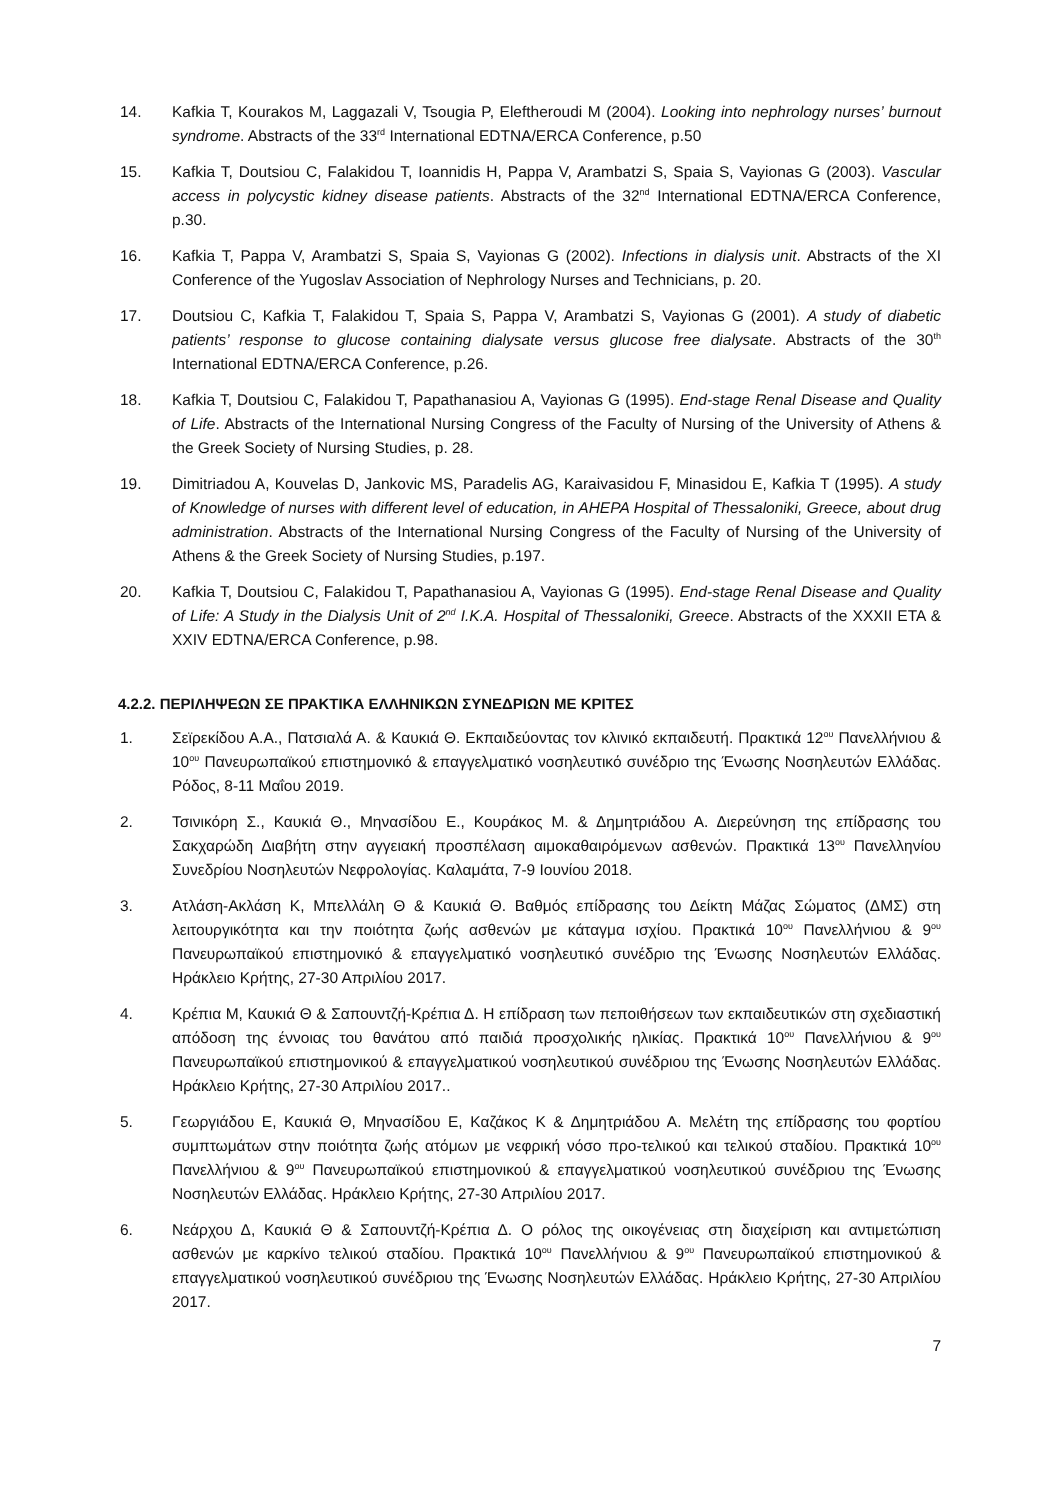14. Kafkia T, Kourakos M, Laggazali V, Tsougia P, Eleftheroudi M (2004). Looking into nephrology nurses’ burnout syndrome. Abstracts of the 33<sup>rd</sup> International EDTNA/ERCA Conference, p.50
15. Kafkia T, Doutsiou C, Falakidou T, Ioannidis H, Pappa V, Arambatzi S, Spaia S, Vayionas G (2003). Vascular access in polycystic kidney disease patients. Abstracts of the 32<sup>nd</sup> International EDTNA/ERCA Conference, p.30.
16. Kafkia T, Pappa V, Arambatzi S, Spaia S, Vayionas G (2002). Infections in dialysis unit. Abstracts of the XI Conference of the Yugoslav Association of Nephrology Nurses and Technicians, p. 20.
17. Doutsiou C, Kafkia T, Falakidou T, Spaia S, Pappa V, Arambatzi S, Vayionas G (2001). A study of diabetic patients’ response to glucose containing dialysate versus glucose free dialysate. Abstracts of the 30<sup>th</sup> International EDTNA/ERCA Conference, p.26.
18. Kafkia T, Doutsiou C, Falakidou T, Papathanasiou A, Vayionas G (1995). End-stage Renal Disease and Quality of Life. Abstracts of the International Nursing Congress of the Faculty of Nursing of the University of Athens & the Greek Society of Nursing Studies, p. 28.
19. Dimitriadou A, Kouvelas D, Jankovic MS, Paradelis AG, Karaivasidou F, Minasidou E, Kafkia T (1995). A study of Knowledge of nurses with different level of education, in AHEPA Hospital of Thessaloniki, Greece, about drug administration. Abstracts of the International Nursing Congress of the Faculty of Nursing of the University of Athens & the Greek Society of Nursing Studies, p.197.
20. Kafkia T, Doutsiou C, Falakidou T, Papathanasiou A, Vayionas G (1995). End-stage Renal Disease and Quality of Life: A Study in the Dialysis Unit of 2<sup>nd</sup> I.K.A. Hospital of Thessaloniki, Greece. Abstracts of the XXXII ETA & XXIV EDTNA/ERCA Conference, p.98.
4.2.2. ΠΕΡΙΛΗΨΕΩΝ ΣΕ ΠΡΑΚΤΙΚΑ ΕΛΛΗΝΙΚΩΝ ΣΥΝΕΔΡΙΩΝ ΜΕ ΚΡΙΤΕΣ
1. Σεϊρεκίδου Α.Α., Πατσιαλά Α. & Καυκιά Θ. Εκπαιδεύοντας τον κλινικό εκπαιδευτή. Πρακτικά 12<sup>ου</sup> Πανελλήνιου & 10<sup>ου</sup> Πανευρωπαϊκού επιστημονικό & επαγγελματικό νοσηλευτικό συνέδριο της Ένωσης Νοσηλευτών Ελλάδας. Ρόδος, 8-11 Μαΐου 2019.
2. Τσινικόρη Σ., Καυκιά Θ., Μηνασίδου Ε., Κουράκος Μ. & Δημητριάδου Α. Διερεύνηση της επίδρασης του Σακχαρώδη Διαβήτη στην αγγειακή προσπέλαση αιμοκαθαιρόμενων ασθενών. Πρακτικά 13<sup>ου</sup> Πανελληνίου Συνεδρίου Νοσηλευτών Νεφρολογίας. Καλαμάτα, 7-9 Ιουνίου 2018.
3. Ατλάση-Ακλάση Κ, Μπελλάλη Θ & Καυκιά Θ. Βαθμός επίδρασης του Δείκτη Μάζας Σώματος (ΔΜΣ) στη λειτουργικότητα και την ποιότητα ζωής ασθενών με κάταγμα ισχίου. Πρακτικά 10<sup>ου</sup> Πανελλήνιου & 9<sup>ου</sup> Πανευρωπαϊκού επιστημονικό & επαγγελματικό νοσηλευτικό συνέδριο της Ένωσης Νοσηλευτών Ελλάδας. Ηράκλειο Κρήτης, 27-30 Απριλίου 2017.
4. Κρέπια Μ, Καυκιά Θ & Σαπουντζή-Κρέπια Δ. Η επίδραση των πεποιθήσεων των εκπαιδευτικών στη σχεδιαστική απόδοση της έννοιας του θανάτου από παιδιά προσχολικής ηλικίας. Πρακτικά 10<sup>ου</sup> Πανελλήνιου & 9<sup>ου</sup> Πανευρωπαϊκού επιστημονικού & επαγγελματικού νοσηλευτικού συνέδριου της Ένωσης Νοσηλευτών Ελλάδας. Ηράκλειο Κρήτης, 27-30 Απριλίου 2017..
5. Γεωργιάδου Ε, Καυκιά Θ, Μηνασίδου Ε, Καζάκος Κ & Δημητριάδου Α. Μελέτη της επίδρασης του φορτίου συμπτωμάτων στην ποιότητα ζωής ατόμων με νεφρική νόσο προ-τελικού και τελικού σταδίου. Πρακτικά 10<sup>ου</sup> Πανελλήνιου & 9<sup>ου</sup> Πανευρωπαϊκού επιστημονικού & επαγγελματικού νοσηλευτικού συνέδριου της Ένωσης Νοσηλευτών Ελλάδας. Ηράκλειο Κρήτης, 27-30 Απριλίου 2017.
6. Νεάρχου Δ, Καυκιά Θ & Σαπουντζή-Κρέπια Δ. Ο ρόλος της οικογένειας στη διαχείριση και αντιμετώπιση ασθενών με καρκίνο τελικού σταδίου. Πρακτικά 10<sup>ου</sup> Πανελλήνιου & 9<sup>ου</sup> Πανευρωπαϊκού επιστημονικού & επαγγελματικού νοσηλευτικού συνέδριου της Ένωσης Νοσηλευτών Ελλάδας. Ηράκλειο Κρήτης, 27-30 Απριλίου 2017.
7